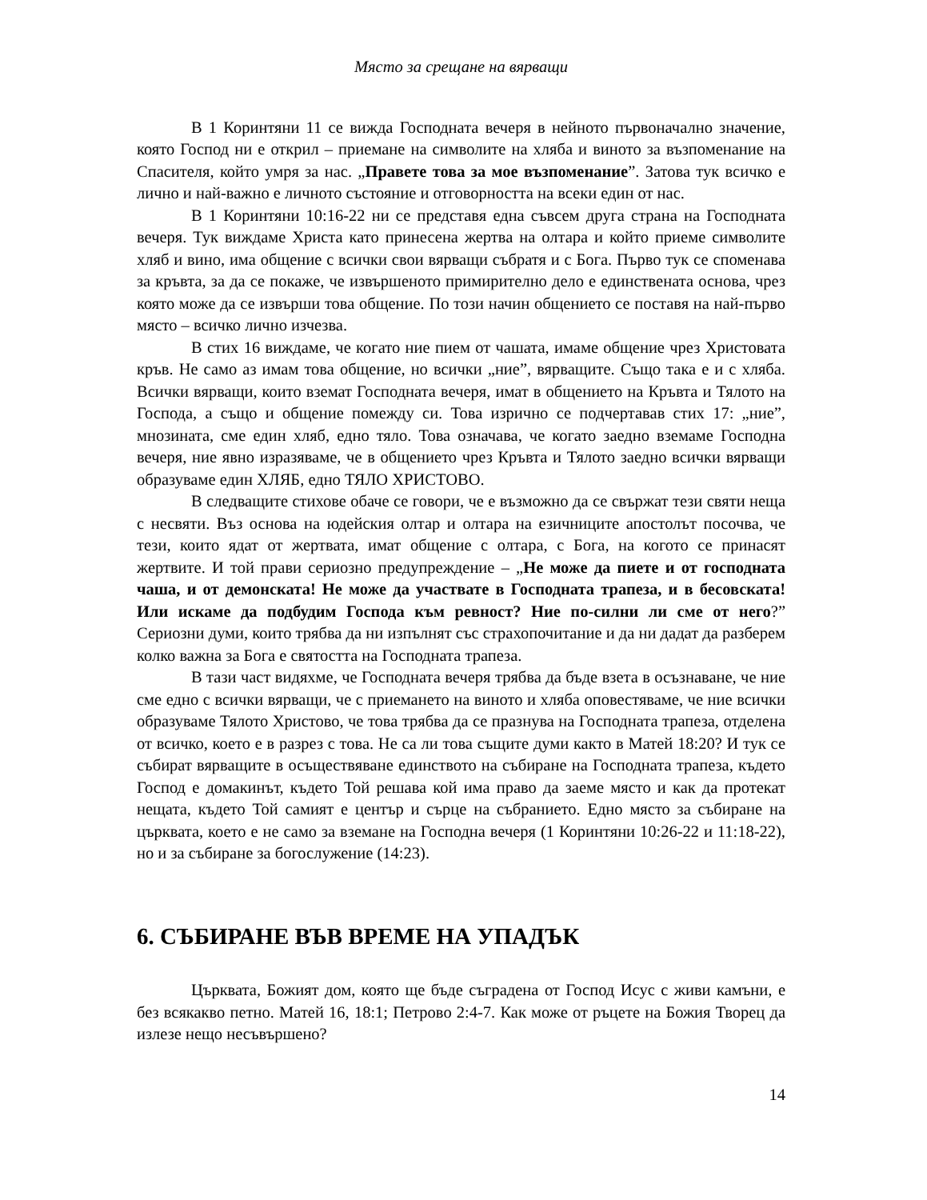Място за срещане на вярващи
В 1 Коринтяни 11 се вижда Господната вечеря в нейното първоначално значение, която Господ ни е открил – приемане на символите на хляба и виното за възпоменание на Спасителя, който умря за нас. „Правете това за мое възпоменание”. Затова тук всичко е лично и най-важно е личното състояние и отговорността на всеки един от нас.
В 1 Коринтяни 10:16-22 ни се представя една съвсем друга страна на Господната вечеря. Тук виждаме Христа като принесена жертва на олтара и който приеме символите хляб и вино, има общение с всички свои вярващи събратя и с Бога. Първо тук се споменава за кръвта, за да се покаже, че извършеното примирително дело е единствената основа, чрез която може да се извърши това общение. По този начин общението се поставя на най-първо място – всичко лично изчезва.
В стих 16 виждаме, че когато ние пием от чашата, имаме общение чрез Христовата кръв. Не само аз имам това общение, но всички „ние”, вярващите. Също така е и с хляба. Всички вярващи, които вземат Господната вечеря, имат в общението на Кръвта и Тялото на Господа, а също и общение помежду си. Това изрично се подчертавав стих 17: „ние”, мнозината, сме един хляб, едно тяло. Това означава, че когато заедно вземаме Господна вечеря, ние явно изразяваме, че в общението чрез Кръвта и Тялото заедно всички вярващи образуваме един ХЛЯБ, едно ТЯЛО ХРИСТОВО.
В следващите стихове обаче се говори, че е възможно да се свържат тези святи неща с несвяти. Въз основа на юдейския олтар и олтара на езичниците апостолът посочва, че тези, които ядат от жертвата, имат общение с олтара, с Бога, на когото се принасят жертвите. И той прави сериозно предупреждение – „Не може да пиете и от господната чаша, и от демонската! Не може да участвате в Господната трапеза, и в бесовската! Или искаме да подбудим Господа към ревност? Ние по-силни ли сме от него?” Сериозни думи, които трябва да ни изпълнят със страхопочитание и да ни дадат да разберем колко важна за Бога е святостта на Господната трапеза.
В тази част видяхме, че Господната вечеря трябва да бъде взета в осъзнаване, че ние сме едно с всички вярващи, че с приемането на виното и хляба оповестяваме, че ние всички образуваме Тялото Христово, че това трябва да се празнува на Господната трапеза, отделена от всичко, което е в разрез с това. Не са ли това същите думи както в Матей 18:20? И тук се събират вярващите в осъществяване единството на събиране на Господната трапеза, където Господ е домакинът, където Той решава кой има право да заеме място и как да протекат нещата, където Той самият е център и сърце на събранието. Едно място за събиране на църквата, което е не само за вземане на Господна вечеря (1 Коринтяни 10:26-22 и 11:18-22), но и за събиране за богослужение (14:23).
6. СЪБИРАНЕ ВЪВ ВРЕМЕ НА УПАДЪК
Църквата, Божият дом, която ще бъде съградена от Господ Исус с живи камъни, е без всякакво петно. Матей 16, 18:1; Петрово 2:4-7. Как може от ръцете на Божия Творец да излезе нещо несъвършено?
14